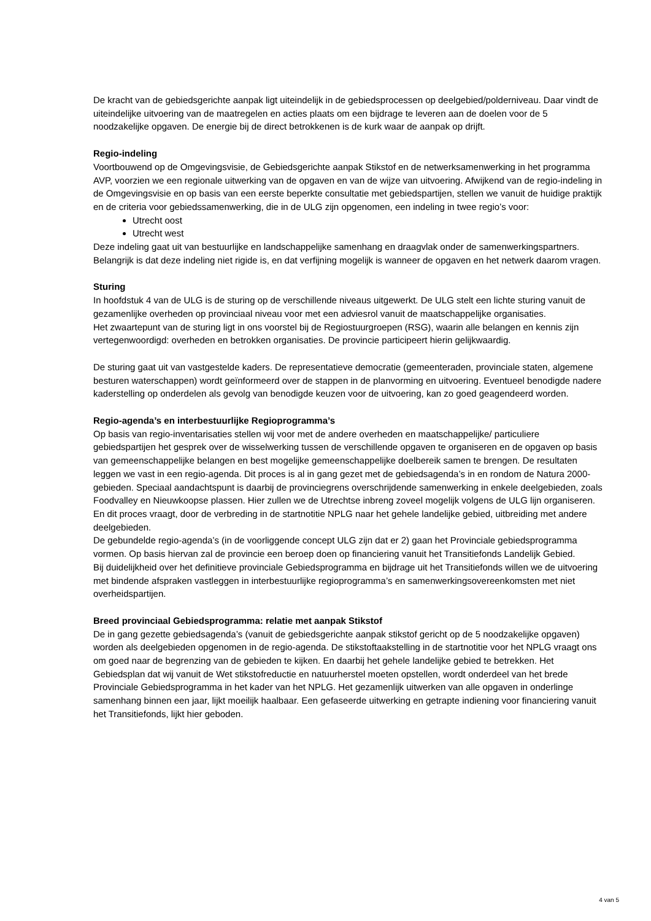De kracht van de gebiedsgerichte aanpak ligt uiteindelijk in de gebiedsprocessen op deelgebied/polderniveau. Daar vindt de uiteindelijke uitvoering van de maatregelen en acties plaats om een bijdrage te leveren aan de doelen voor de 5 noodzakelijke opgaven. De energie bij de direct betrokkenen is de kurk waar de aanpak op drijft.
Regio-indeling
Voortbouwend op de Omgevingsvisie, de Gebiedsgerichte aanpak Stikstof en de netwerksamenwerking in het programma AVP, voorzien we een regionale uitwerking van de opgaven en van de wijze van uitvoering. Afwijkend van de regio-indeling in de Omgevingsvisie en op basis van een eerste beperkte consultatie met gebiedspartijen, stellen we vanuit de huidige praktijk en de criteria voor gebiedssamenwerking, die in de ULG zijn opgenomen, een indeling in twee regio’s voor:
Utrecht oost
Utrecht west
Deze indeling gaat uit van bestuurlijke en landschappelijke samenhang en draagvlak onder de samenwerkingspartners. Belangrijk is dat deze indeling niet rigide is, en dat verfijning mogelijk is wanneer de opgaven en het netwerk daarom vragen.
Sturing
In hoofdstuk 4 van de ULG is de sturing op de verschillende niveaus uitgewerkt. De ULG stelt een lichte sturing vanuit de gezamenlijke overheden op provinciaal niveau voor met een adviesrol vanuit de maatschappelijke organisaties.
Het zwaartepunt van de sturing ligt in ons voorstel bij de Regiostuurgroepen (RSG), waarin alle belangen en kennis zijn vertegenwoordigd: overheden en betrokken organisaties. De provincie participeert hierin gelijkwaardig.
De sturing gaat uit van vastgestelde kaders. De representatieve democratie (gemeenteraden, provinciale staten, algemene besturen waterschappen) wordt geïnformeerd over de stappen in de planvorming en uitvoering. Eventueel benodigde nadere kaderstelling op onderdelen als gevolg van benodigde keuzen voor de uitvoering, kan zo goed geagendeerd worden.
Regio-agenda’s en interbestuurlijke Regioprogramma’s
Op basis van regio-inventarisaties stellen wij voor met de andere overheden en maatschappelijke/ particuliere gebiedspartijen het gesprek over de wisselwerking tussen de verschillende opgaven te organiseren en de opgaven op basis van gemeenschappelijke belangen en best mogelijke gemeenschappelijke doelbereik samen te brengen. De resultaten leggen we vast in een regio-agenda. Dit proces is al in gang gezet met de gebiedsagenda’s in en rondom de Natura 2000-gebieden. Speciaal aandachtspunt is daarbij de provinciegrens overschrijdende samenwerking in enkele deelgebieden, zoals Foodvalley en Nieuwkoopse plassen. Hier zullen we de Utrechtse inbreng zoveel mogelijk volgens de ULG lijn organiseren. En dit proces vraagt, door de verbreding in de startnotitie NPLG naar het gehele landelijke gebied, uitbreiding met andere deelgebieden.
De gebundelde regio-agenda’s (in de voorliggende concept ULG zijn dat er 2) gaan het Provinciale gebiedsprogramma vormen. Op basis hiervan zal de provincie een beroep doen op financiering vanuit het Transitiefonds Landelijk Gebied.
Bij duidelijkheid over het definitieve provinciale Gebiedsprogramma en bijdrage uit het Transitiefonds willen we de uitvoering met bindende afspraken vastleggen in interbestuurlijke regioprogramma’s en samenwerkingsovereenkomsten met niet overheidspartijen.
Breed provinciaal Gebiedsprogramma: relatie met aanpak Stikstof
De in gang gezette gebiedsagenda’s (vanuit de gebiedsgerichte aanpak stikstof gericht op de 5 noodzakelijke opgaven) worden als deelgebieden opgenomen in de regio-agenda. De stikstoftaakstelling in de startnotitie voor het NPLG vraagt ons om goed naar de begrenzing van de gebieden te kijken. En daarbij het gehele landelijke gebied te betrekken. Het Gebiedsplan dat wij vanuit de Wet stikstofreductie en natuurherstel moeten opstellen, wordt onderdeel van het brede Provinciale Gebiedsprogramma in het kader van het NPLG. Het gezamenlijk uitwerken van alle opgaven in onderlinge samenhang binnen een jaar, lijkt moeilijk haalbaar. Een gefaseerde uitwerking en getrapte indiening voor financiering vanuit het Transitiefonds, lijkt hier geboden.
4 van 5